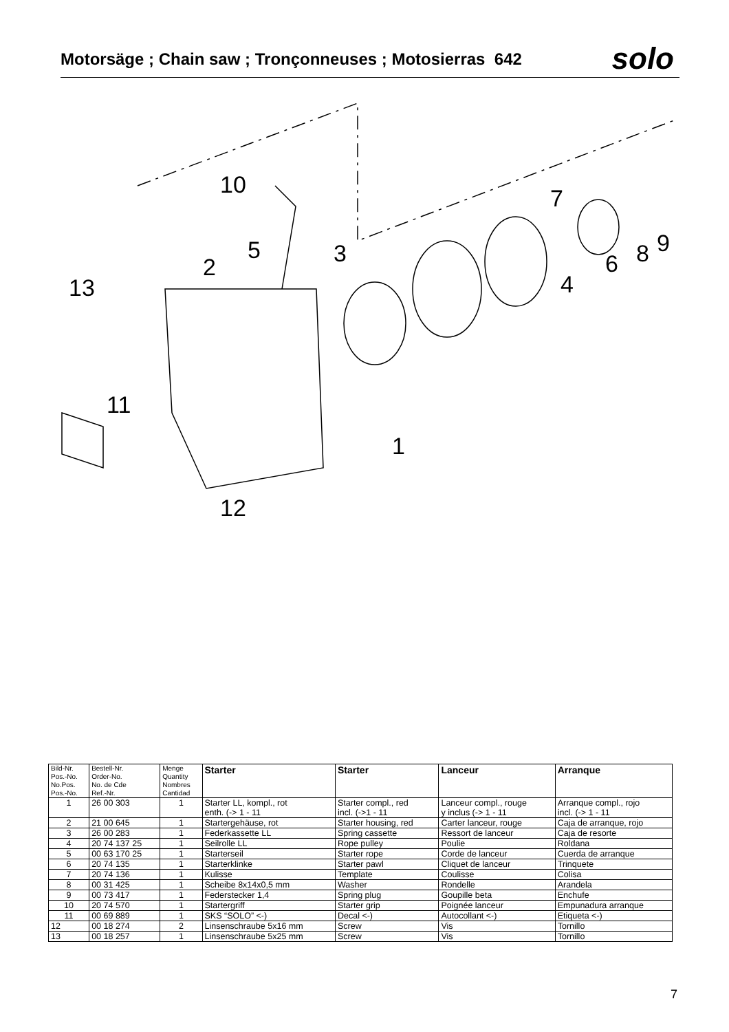Motorsäge ; Chain saw ; Tronçonneuses ; Motosierras 642
solo
10
5
2
3
13
7
6
8
9
4
11
1
12
| Bild-Nr. Pos.-No. No.Pos. Pos.-No. | Bestell-Nr. Order-No. No. de Cde Ref.-Nr. | Menge Quantity Nombres Cantidad | Starter | Starter | Lanceur | Arranque |
| --- | --- | --- | --- | --- | --- | --- |
| 1 | 26 00 303 | 1 | Starter LL, kompl., rot enth. (-> 1 - 11 | Starter compl., red incl. (->1 - 11 | Lanceur compl., rouge y inclus (-> 1 - 11 | Arranque compl., rojo incl. (-> 1 - 11 |
| 2 | 21 00 645 | 1 | Startergehäuse, rot | Starter housing, red | Carter lanceur, rouge | Caja de arranque, rojo |
| 3 | 26 00 283 | 1 | Federkassette LL | Spring cassette | Ressort de lanceur | Caja de resorte |
| 4 | 20 74 137 25 | 1 | Seilrolle LL | Rope pulley | Poulie | Roldana |
| 5 | 00 63 170 25 | 1 | Starterseil | Starter rope | Corde de lanceur | Cuerda de arranque |
| 6 | 20 74 135 | 1 | Starterklinke | Starter pawl | Cliquet de lanceur | Trinquete |
| 7 | 20 74 136 | 1 | Kulisse | Template | Coulisse | Colisa |
| 8 | 00 31 425 | 1 | Scheibe 8x14x0,5 mm | Washer | Rondelle | Arandela |
| 9 | 00 73 417 | 1 | Federstecker 1,4 | Spring plug | Goupille beta | Enchufe |
| 10 | 20 74 570 | 1 | Startergriff | Starter grip | Poignée lanceur | Empunadura arranque |
| 11 | 00 69 889 | 1 | SKS “SOLO” <-) | Decal <-) | Autocollant <-) | Etiqueta <-) |
| 12 | 00 18 274 | 2 | Linsenschraube 5x16 mm | Screw | Vis | Tornillo |
| 13 | 00 18 257 | 1 | Linsenschraube 5x25 mm | Screw | Vis | Tornillo |
7